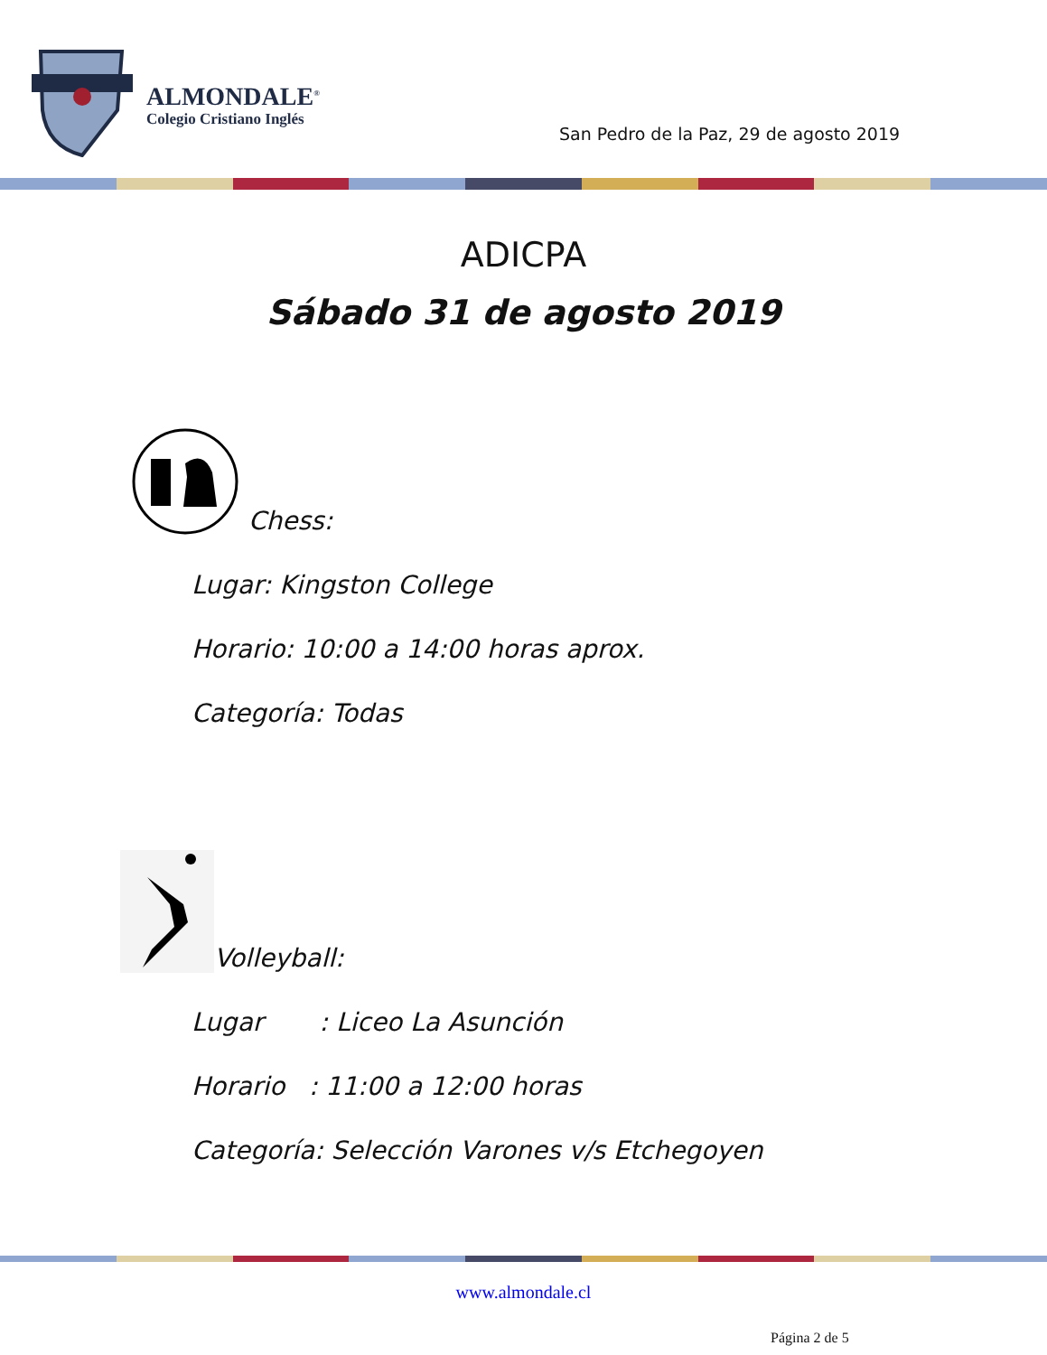ALMONDALE<sup>®</sup>
Colegio Cristiano Inglés
San Pedro de la Paz, 29 de agosto 2019
ADICPA
Sábado 31 de agosto 2019
Chess:
Lugar: Kingston College
Horario: 10:00 a 14:00 horas aprox.
Categoría: Todas
Volleyball:
Lugar : Liceo La Asunción
Horario : 11:00 a 12:00 horas
Categoría: Selección Varones v/s Etchegoyen
www.almondale.cl
Página 2 de 5